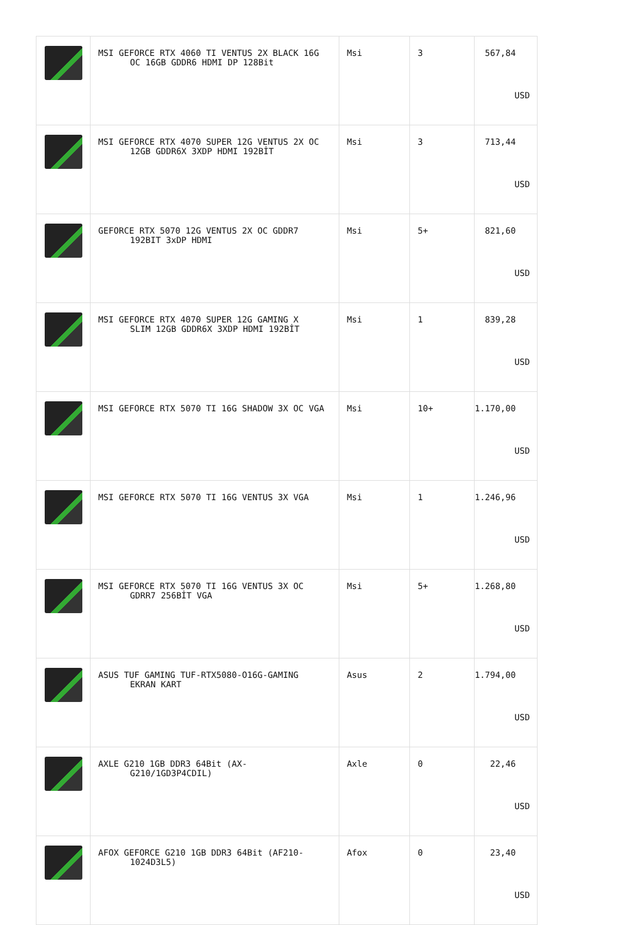| | MSI GEFORCE RTX 4060 TI VENTUS 2X BLACK 16G OC 16GB GDDR6 HDMI DP 128Bit | Msi | 3 | 567,84 USD |
| | MSI GEFORCE RTX 4070 SUPER 12G VENTUS 2X OC 12GB GDDR6X 3XDP HDMI 192BİT | Msi | 3 | 713,44 USD |
| | GEFORCE RTX 5070 12G VENTUS 2X OC GDDR7 192BIT 3xDP HDMI | Msi | 5+ | 821,60 USD |
| | MSI GEFORCE RTX 4070 SUPER 12G GAMING X SLIM 12GB GDDR6X 3XDP HDMI 192BİT | Msi | 1 | 839,28 USD |
| | MSI GEFORCE RTX 5070 TI 16G SHADOW 3X OC VGA | Msi | 10+ | 1.170,00 USD |
| | MSI GEFORCE RTX 5070 TI 16G VENTUS 3X VGA | Msi | 1 | 1.246,96 USD |
| | MSI GEFORCE RTX 5070 TI 16G VENTUS 3X OC GDRR7 256BİT VGA | Msi | 5+ | 1.268,80 USD |
| | ASUS TUF GAMING TUF-RTX5080-O16G-GAMING EKRAN KART | Asus | 2 | 1.794,00 USD |
| | AXLE G210 1GB DDR3 64Bit (AX- G210/1GD3P4CDIL) | Axle | 0 | 22,46 USD |
| | AFOX GEFORCE G210 1GB DDR3 64Bit (AF210- 1024D3L5) | Afox | 0 | 23,40 USD |